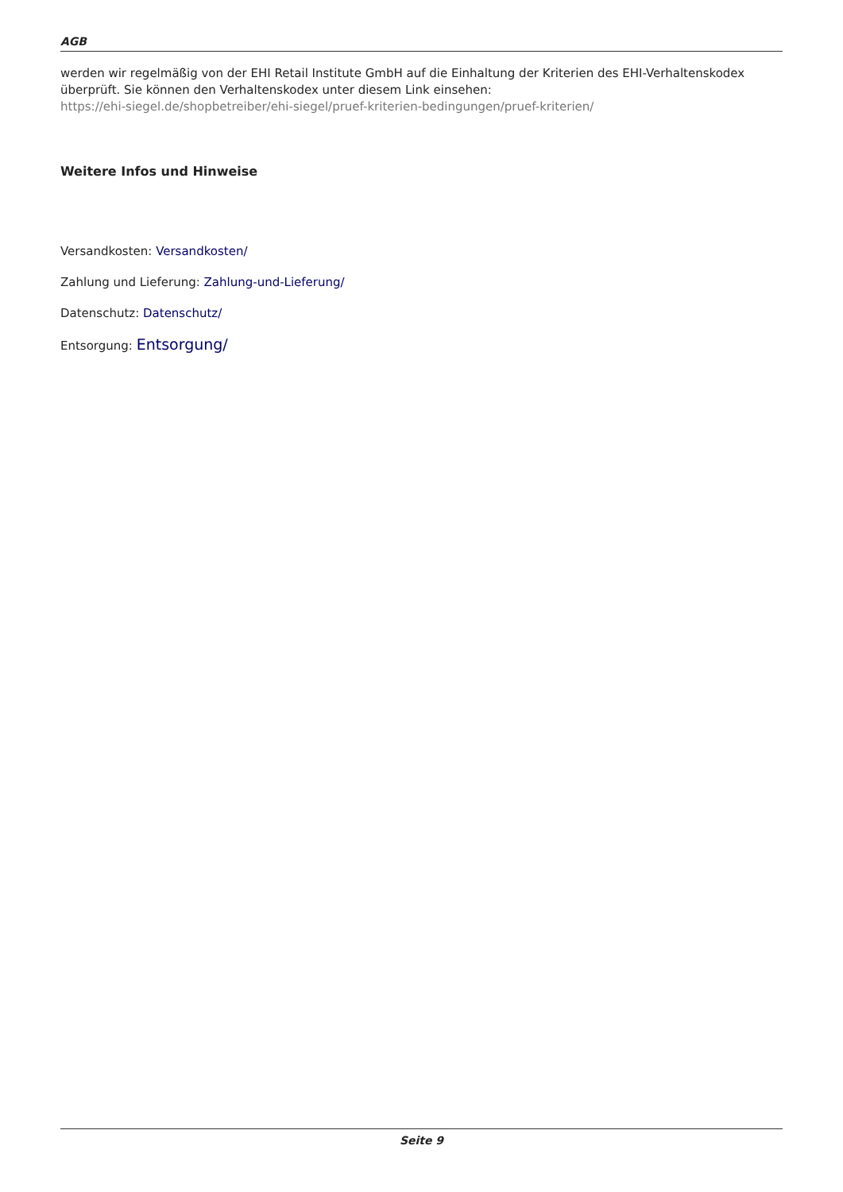AGB
werden wir regelmäßig von der EHI Retail Institute GmbH auf die Einhaltung der Kriterien des EHI-Verhaltenskodex überprüft. Sie können den Verhaltenskodex unter diesem Link einsehen:
https://ehi-siegel.de/shopbetreiber/ehi-siegel/pruef-kriterien-bedingungen/pruef-kriterien/
Weitere Infos und Hinweise
Versandkosten: Versandkosten/
Zahlung und Lieferung: Zahlung-und-Lieferung/
Datenschutz: Datenschutz/
Entsorgung: Entsorgung/
Seite 9